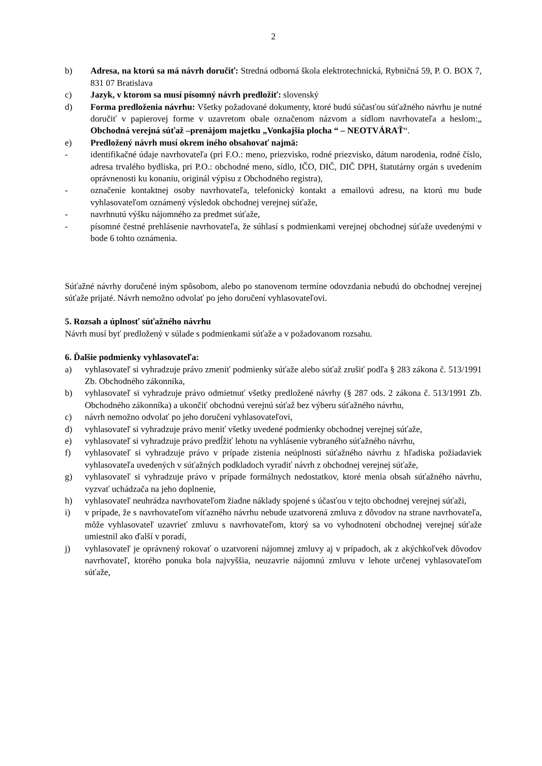2
b) Adresa, na ktorú sa má návrh doručiť: Stredná odborná škola elektrotechnická, Rybničná 59, P. O. BOX 7, 831 07 Bratislava
c) Jazyk, v ktorom sa musí písomný návrh predložiť: slovenský
d) Forma predloženia návrhu: Všetky požadované dokumenty, ktoré budú súčasťou súťažného návrhu je nutné doručiť v papierovej forme v uzavretom obale označenom názvom a sídlom navrhovateľa a heslom:„ Obchodná verejná súťaž –prenájom majetku „Vonkajšia plocha “ – NEOTVÁRAŤ“.
e) Predložený návrh musí okrem iného obsahovať najmä:
- identifikačné údaje navrhovateľa (pri F.O.: meno, priezvisko, rodné priezvisko, dátum narodenia, rodné číslo, adresa trvalého bydliska, pri P.O.: obchodné meno, sídlo, IČO, DIČ, DIČ DPH, štatutárny orgán s uvedením oprávnenosti ku konaniu, originál výpisu z Obchodného registra),
- označenie kontaktnej osoby navrhovateľa, telefonický kontakt a emailovú adresu, na ktorú mu bude vyhlasovateľom oznámený výsledok obchodnej verejnej súťaže,
- navrhnutú výšku nájomného za predmet súťaže,
- písomné čestné prehlásenie navrhovateľa, že súhlasí s podmienkami verejnej obchodnej súťaže uvedenými v bode 6 tohto oznámenia.
Súťažné návrhy doručené iným spôsobom, alebo po stanovenom termíne odovzdania nebudú do obchodnej verejnej súťaže prijaté. Návrh nemožno odvolať po jeho doručení vyhlasovateľovi.
5. Rozsah a úplnosť súťažného návrhu
Návrh musí byť predložený v súlade s podmienkami súťaže a v požadovanom rozsahu.
6. Ďalšie podmienky vyhlasovateľa:
a) vyhlasovateľ si vyhradzuje právo zmeniť podmienky súťaže alebo súťaž zrušiť podľa § 283 zákona č. 513/1991 Zb. Obchodného zákonníka,
b) vyhlasovateľ si vyhradzuje právo odmietnuť všetky predložené návrhy (§ 287 ods. 2 zákona č. 513/1991 Zb. Obchodného zákonníka) a ukončiť obchodnú verejnú súťaž bez výberu súťažného návrhu,
c) návrh nemožno odvolať po jeho doručení vyhlasovateľovi,
d) vyhlasovateľ si vyhradzuje právo meniť všetky uvedené podmienky obchodnej verejnej súťaže,
e) vyhlasovateľ si vyhradzuje právo predĺžiť lehotu na vyhlásenie vybraného súťažného návrhu,
f) vyhlasovateľ si vyhradzuje právo v prípade zistenia neúplnosti súťažného návrhu z hľadiska požiadaviek vyhlasovateľa uvedených v súťažných podkladoch vyradiť návrh z obchodnej verejnej súťaže,
g) vyhlasovateľ si vyhradzuje právo v prípade formálnych nedostatkov, ktoré menia obsah súťažného návrhu, vyzvať uchádzača na jeho doplnenie,
h) vyhlasovateľ neuhrádza navrhovateľom žiadne náklady spojené s účasťou v tejto obchodnej verejnej súťaži,
i) v prípade, že s navrhovateľom víťazného návrhu nebude uzatvorená zmluva z dôvodov na strane navrhovateľa, môže vyhlasovateľ uzavrieť zmluvu s navrhovateľom, ktorý sa vo vyhodnotení obchodnej verejnej súťaže umiestnil ako ďalší v poradí,
j) vyhlasovateľ je oprávnený rokovať o uzatvorení nájomnej zmluvy aj v prípadoch, ak z akýchkoľvek dôvodov navrhovateľ, ktorého ponuka bola najvyššia, neuzavrie nájomnú zmluvu v lehote určenej vyhlasovateľom súťaže,